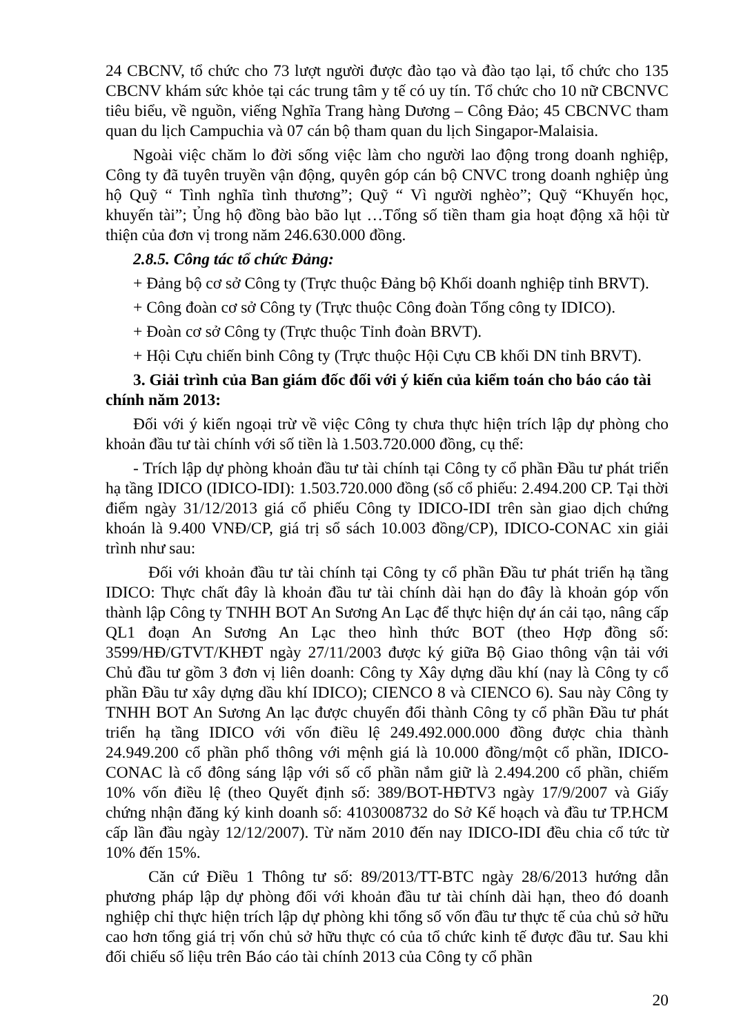24 CBCNV, tổ chức cho 73 lượt người được đào tạo và đào tạo lại, tổ chức cho 135 CBCNV khám sức khỏe tại các trung tâm y tế có uy tín. Tổ chức cho 10 nữ CBCNVC tiêu biểu, về nguồn, viếng Nghĩa Trang hàng Dương – Công Đảo; 45 CBCNVC tham quan du lịch Campuchia và 07 cán bộ tham quan du lịch Singapor-Malaisia.
Ngoài việc chăm lo đời sống việc làm cho người lao động trong doanh nghiệp, Công ty đã tuyên truyền vận động, quyên góp cán bộ CNVC trong doanh nghiệp ủng hộ Quỹ “ Tình nghĩa tình thương”; Quỹ “ Vì người nghèo”; Quỹ “Khuyến học, khuyến tài”; Ủng hộ đồng bào bão lụt …Tổng số tiền tham gia hoạt động xã hội từ thiện của đơn vị trong năm 246.630.000 đồng.
2.8.5. Công tác tổ chức Đảng:
+ Đảng bộ cơ sở Công ty (Trực thuộc Đảng bộ Khối doanh nghiệp tỉnh BRVT).
+ Công đoàn cơ sở Công ty (Trực thuộc Công đoàn Tổng công ty IDICO).
+ Đoàn cơ sở Công ty (Trực thuộc Tỉnh đoàn BRVT).
+ Hội Cựu chiến binh Công ty (Trực thuộc Hội Cựu CB khối DN tỉnh BRVT).
3. Giải trình của Ban giám đốc đối với ý kiến của kiểm toán cho báo cáo tài chính năm 2013:
Đối với ý kiến ngoại trừ về việc Công ty chưa thực hiện trích lập dự phòng cho khoản đầu tư tài chính với số tiền là 1.503.720.000 đồng, cụ thể:
- Trích lập dự phòng khoản đầu tư tài chính tại Công ty cổ phần Đầu tư phát triển hạ tầng IDICO (IDICO-IDI): 1.503.720.000 đồng (số cổ phiếu: 2.494.200 CP. Tại thời điểm ngày 31/12/2013 giá cổ phiếu Công ty IDICO-IDI trên sàn giao dịch chứng khoán là 9.400 VNĐ/CP, giá trị sổ sách 10.003 đồng/CP), IDICO-CONAC xin giải trình như sau:
Đối với khoản đầu tư tài chính tại Công ty cổ phần Đầu tư phát triển hạ tầng IDICO: Thực chất đây là khoản đầu tư tài chính dài hạn do đây là khoản góp vốn thành lập Công ty TNHH BOT An Sương An Lạc để thực hiện dự án cải tạo, nâng cấp QL1 đoạn An Sương An Lạc theo hình thức BOT (theo Hợp đồng số: 3599/HĐ/GTVT/KHĐT ngày 27/11/2003 được ký giữa Bộ Giao thông vận tải với Chủ đầu tư gồm 3 đơn vị liên doanh: Công ty Xây dựng dầu khí (nay là Công ty cổ phần Đầu tư xây dựng dầu khí IDICO); CIENCO 8 và CIENCO 6). Sau này Công ty TNHH BOT An Sương An lạc được chuyển đổi thành Công ty cổ phần Đầu tư phát triển hạ tầng IDICO với vốn điều lệ 249.492.000.000 đồng được chia thành 24.949.200 cổ phần phổ thông với mệnh giá là 10.000 đồng/một cổ phần, IDICO-CONAC là cổ đông sáng lập với số cổ phần nắm giữ là 2.494.200 cổ phần, chiếm 10% vốn điều lệ (theo Quyết định số: 389/BOT-HĐTV3 ngày 17/9/2007 và Giấy chứng nhận đăng ký kinh doanh số: 4103008732 do Sở Kế hoạch và đầu tư TP.HCM cấp lần đầu ngày 12/12/2007). Từ năm 2010 đến nay IDICO-IDI đều chia cổ tức từ 10% đến 15%.
Căn cứ Điều 1 Thông tư số: 89/2013/TT-BTC ngày 28/6/2013 hướng dẫn phương pháp lập dự phòng đối với khoản đầu tư tài chính dài hạn, theo đó doanh nghiệp chỉ thực hiện trích lập dự phòng khi tổng số vốn đầu tư thực tế của chủ sở hữu cao hơn tổng giá trị vốn chủ sở hữu thực có của tổ chức kinh tế được đầu tư. Sau khi đối chiếu số liệu trên Báo cáo tài chính 2013 của Công ty cổ phần
20